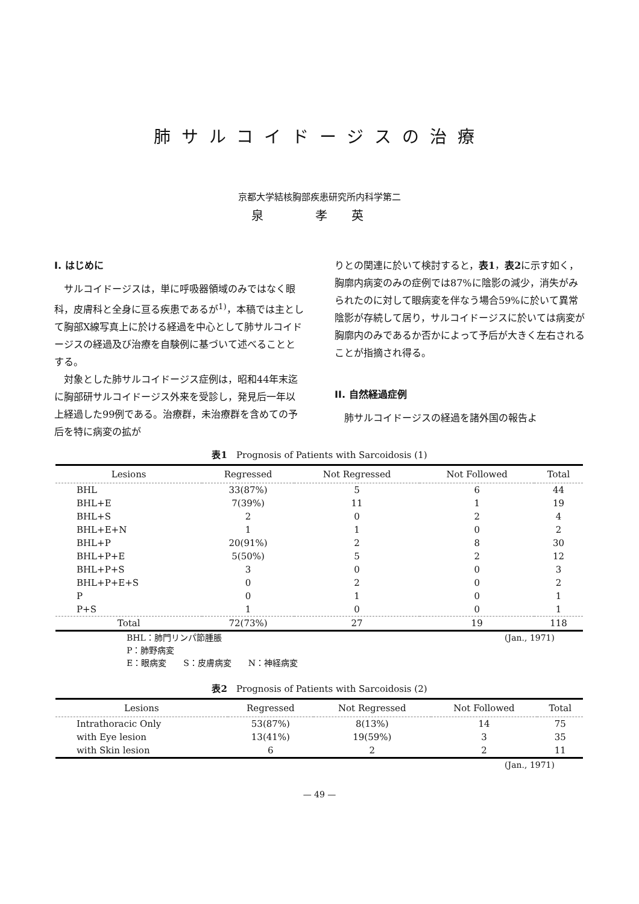肺サルコイドージスの治療
京都大学結核胸部疾患研究所内科学第二
泉 孝英
I. はじめに
サルコイドージスは，単に呼吸器領域のみではなく眼科，皮膚科と全身に亘る疾患であるが<sup>1)</sup>，本稿では主として胸部X線写真上に於ける経過を中心として肺サルコイドージスの経過及び治療を自験例に基づいて述べることとする。
対象とした肺サルコイドージス症例は，昭和44年末迄に胸部研サルコイドージス外来を受診し，発見后一年以上経過した99例である。治療群，未治療群を含めての予后を特に病変の拡が
りとの関連に於いて検討すると，表1，表2に示す如く，胸廓内病変のみの症例では87%に陰影の減少，消失がみられたのに対して眼病変を伴なう場合59%に於いて異常陰影が存続して居り，サルコイドージスに於いては病変が胸廓内のみであるか否かによって予后が大きく左右されることが指摘され得る。
II. 自然経過症例
肺サルコイドージスの経過を諸外国の報告よ
表1　Prognosis of Patients with Sarcoidosis (1)
| Lesions | Regressed | Not Regressed | Not Followed | Total |
| --- | --- | --- | --- | --- |
| BHL | 33(87%) | 5 | 6 | 44 |
| BHL+E | 7(39%) | 11 | 1 | 19 |
| BHL+S | 2 | 0 | 2 | 4 |
| BHL+E+N | 1 | 1 | 0 | 2 |
| BHL+P | 20(91%) | 2 | 8 | 30 |
| BHL+P+E | 5(50%) | 5 | 2 | 12 |
| BHL+P+S | 3 | 0 | 0 | 3 |
| BHL+P+E+S | 0 | 2 | 0 | 2 |
| P | 0 | 1 | 0 | 1 |
| P+S | 1 | 0 | 0 | 1 |
| Total | 72(73%) | 27 | 19 | 118 |
(Jan., 1971) BHL：肺門リンパ節腫脹
P：肺野病変
E：眼病変　　S：皮膚病変　　N：神経病変
表2　Prognosis of Patients with Sarcoidosis (2)
| Lesions | Regressed | Not Regressed | Not Followed | Total |
| --- | --- | --- | --- | --- |
| Intrathoracic Only | 53(87%) | 8(13%) | 14 | 75 |
| with Eye lesion | 13(41%) | 19(59%) | 3 | 35 |
| with Skin lesion | 6 | 2 | 2 | 11 |
(Jan., 1971)
— 49 —